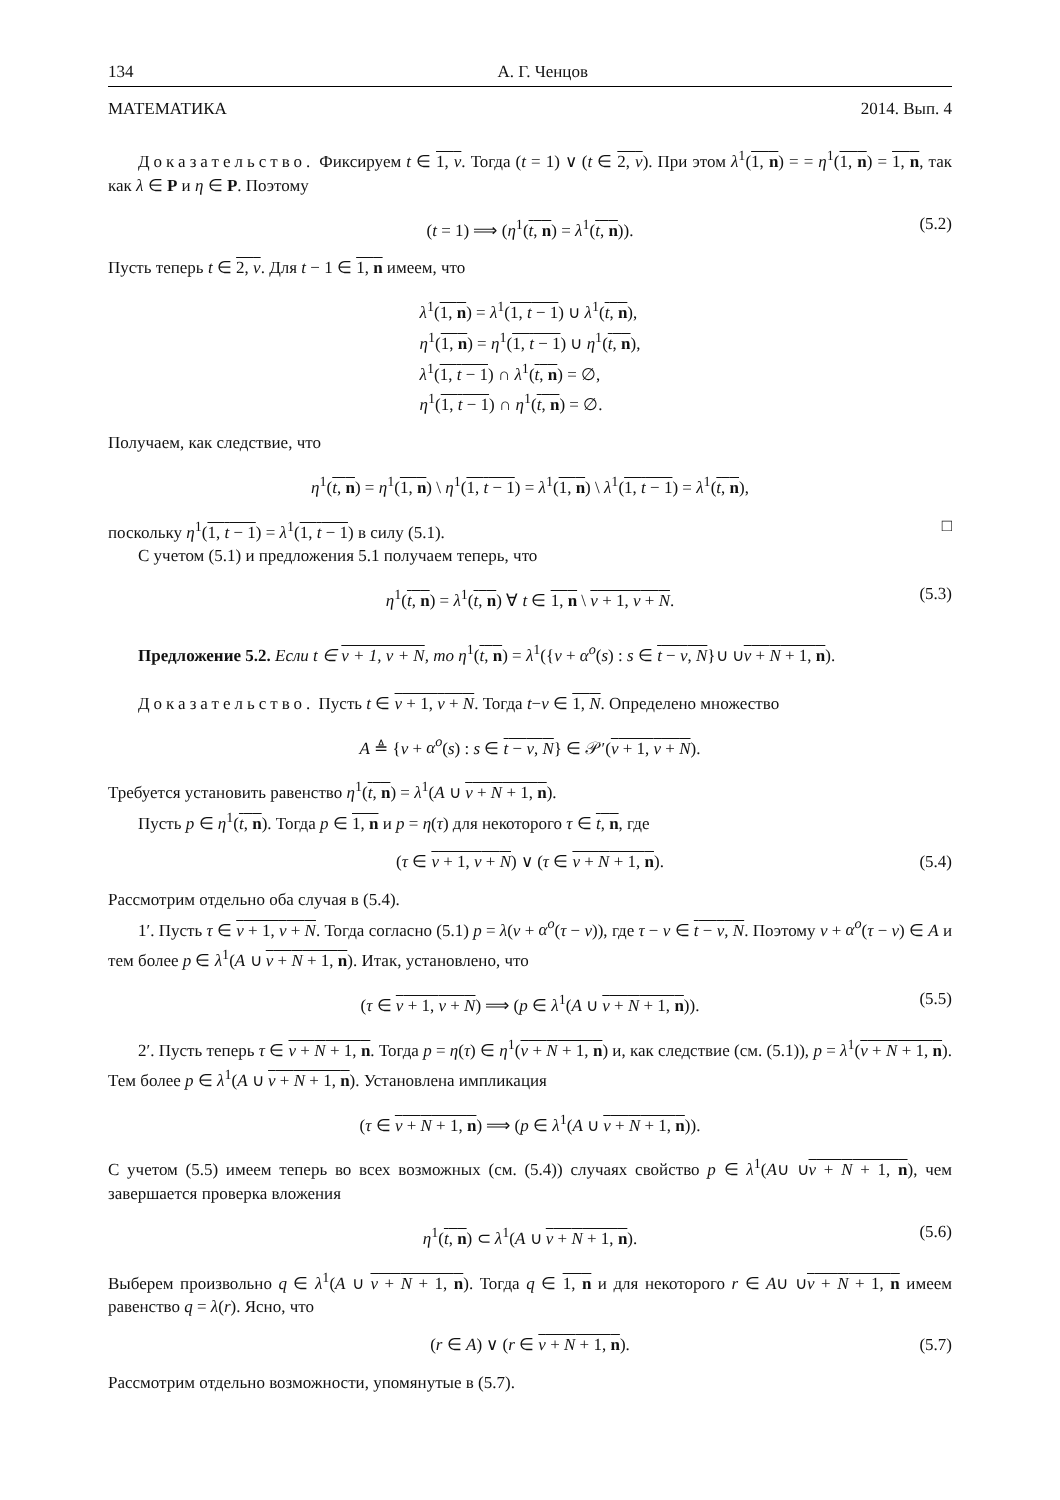134 А. Г. Ченцов
МАТЕМАТИКА 2014. Вып. 4
Доказательство. Фиксируем t ∈ 1, ν. Тогда (t = 1) ∨ (t ∈ 2, ν). При этом λ<sup>1</sup>(1, n) = = η<sup>1</sup>(1, n) = 1, n, так как λ ∈ P и η ∈ P. Поэтому
(t = 1) ⟹ (η<sup>1</sup>(t, n) = λ<sup>1</sup>(t, n)). (5.2)
Пусть теперь t ∈ 2, ν. Для t − 1 ∈ 1, n имеем, что
λ<sup>1</sup>(1, n) = λ<sup>1</sup>(1, t − 1) ∪ λ<sup>1</sup>(t, n),
η<sup>1</sup>(1, n) = η<sup>1</sup>(1, t − 1) ∪ η<sup>1</sup>(t, n),
λ<sup>1</sup>(1, t − 1) ∩ λ<sup>1</sup>(t, n) = ∅,
η<sup>1</sup>(1, t − 1) ∩ η<sup>1</sup>(t, n) = ∅.
Получаем, как следствие, что
η<sup>1</sup>(t, n) = η<sup>1</sup>(1, n) \ η<sup>1</sup>(1, t − 1) = λ<sup>1</sup>(1, n) \ λ<sup>1</sup>(1, t − 1) = λ<sup>1</sup>(t, n),
поскольку η<sup>1</sup>(1, t − 1) = λ<sup>1</sup>(1, t − 1) в силу (5.1). □
С учетом (5.1) и предложения 5.1 получаем теперь, что
η<sup>1</sup>(t, n) = λ<sup>1</sup>(t, n) ∀ t ∈ 1, n \ ν + 1, ν + N. (5.3)
Предложение 5.2. Если t ∈ ν + 1, ν + N, то η<sup>1</sup>(t, n) = λ<sup>1</sup>({ν + α<sup>o</sup>(s) : s ∈ t − ν, N}∪ ∪ν + N + 1, n).
Доказательство. Пусть t ∈ ν + 1, ν + N. Тогда t−ν ∈ 1, N. Определено множество
A ≜ {ν + α<sup>o</sup>(s) : s ∈ t − ν, N} ∈ 𝒫′(ν + 1, ν + N).
Требуется установить равенство η<sup>1</sup>(t, n) = λ<sup>1</sup>(A ∪ ν + N + 1, n).
Пусть p ∈ η<sup>1</sup>(t, n). Тогда p ∈ 1, n и p = η(τ) для некоторого τ ∈ t, n, где
(τ ∈ ν + 1, ν + N) ∨ (τ ∈ ν + N + 1, n). (5.4)
Рассмотрим отдельно оба случая в (5.4).
1′. Пусть τ ∈ ν + 1, ν + N. Тогда согласно (5.1) p = λ(ν + α<sup>o</sup>(τ − ν)), где τ − ν ∈ t − ν, N. Поэтому ν + α<sup>o</sup>(τ − ν) ∈ A и тем более p ∈ λ<sup>1</sup>(A ∪ ν + N + 1, n). Итак, установлено, что
(τ ∈ ν + 1, ν + N) ⟹ (p ∈ λ<sup>1</sup>(A ∪ ν + N + 1, n)). (5.5)
2′. Пусть теперь τ ∈ ν + N + 1, n. Тогда p = η(τ) ∈ η<sup>1</sup>(ν + N + 1, n) и, как следствие (см. (5.1)), p = λ<sup>1</sup>(ν + N + 1, n). Тем более p ∈ λ<sup>1</sup>(A ∪ ν + N + 1, n). Установлена импликация
(τ ∈ ν + N + 1, n) ⟹ (p ∈ λ<sup>1</sup>(A ∪ ν + N + 1, n)).
С учетом (5.5) имеем теперь во всех возможных (см. (5.4)) случаях свойство p ∈ λ<sup>1</sup>(A∪ ∪ν + N + 1, n), чем завершается проверка вложения
η<sup>1</sup>(t, n) ⊂ λ<sup>1</sup>(A ∪ ν + N + 1, n). (5.6)
Выберем произвольно q ∈ λ<sup>1</sup>(A ∪ ν + N + 1, n). Тогда q ∈ 1, n и для некоторого r ∈ A∪ ∪ν + N + 1, n имеем равенство q = λ(r). Ясно, что
(r ∈ A) ∨ (r ∈ ν + N + 1, n). (5.7)
Рассмотрим отдельно возможности, упомянутые в (5.7).